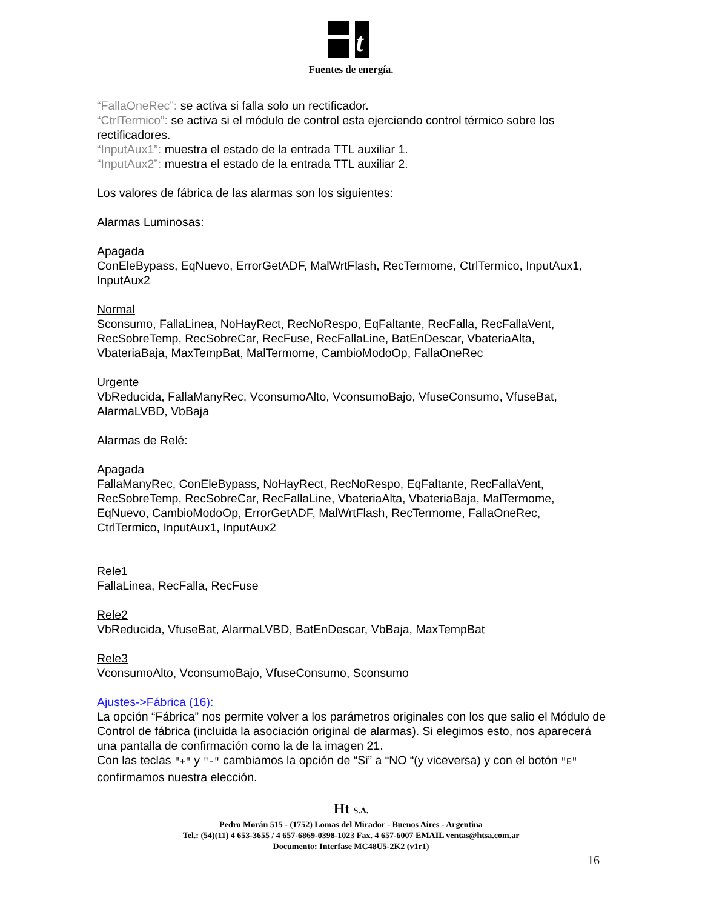t
Fuentes de energía.
“FallaOneRec”: se activa si falla solo un rectificador.
“CtrlTermico”: se activa si el módulo de control esta ejerciendo control térmico sobre los rectificadores.
“InputAux1”: muestra el estado de la entrada TTL auxiliar 1.
“InputAux2”: muestra el estado de la entrada TTL auxiliar 2.
Los valores de fábrica de las alarmas son los siguientes:
Alarmas Luminosas:
Apagada
ConEleBypass, EqNuevo, ErrorGetADF, MalWrtFlash, RecTermome, CtrlTermico, InputAux1, InputAux2
Normal
Sconsumo, FallaLinea, NoHayRect, RecNoRespo, EqFaltante, RecFalla, RecFallaVent, RecSobreTemp, RecSobreCar, RecFuse, RecFallaLine, BatEnDescar, VbateriaAlta, VbateriaBaja, MaxTempBat, MalTermome, CambioModoOp, FallaOneRec
Urgente
VbReducida, FallaManyRec, VconsumoAlto, VconsumoBajo, VfuseConsumo, VfuseBat, AlarmaLVBD, VbBaja
Alarmas de Relé:
Apagada
FallaManyRec, ConEleBypass, NoHayRect, RecNoRespo, EqFaltante, RecFallaVent, RecSobreTemp, RecSobreCar, RecFallaLine, VbateriaAlta, VbateriaBaja, MalTermome, EqNuevo, CambioModoOp, ErrorGetADF, MalWrtFlash, RecTermome, FallaOneRec, CtrlTermico, InputAux1, InputAux2
Rele1
FallaLinea, RecFalla, RecFuse
Rele2
VbReducida, VfuseBat, AlarmaLVBD, BatEnDescar, VbBaja, MaxTempBat
Rele3
VconsumoAlto, VconsumoBajo, VfuseConsumo, Sconsumo
Ajustes->Fábrica (16):
La opción “Fábrica” nos permite volver a los parámetros originales con los que salio el Módulo de Control de fábrica (incluida la asociación original de alarmas). Si elegimos esto, nos aparecerá una pantalla de confirmación como la de la imagen 21.
Con las teclas "+" y "-" cambiamos la opción de “Si” a “NO “(y viceversa) y con el botón "E" confirmamos nuestra elección.
Ht S.A.
Pedro Morán 515 - (1752) Lomas del Mirador - Buenos Aires - Argentina
Tel.: (54)(11) 4 653-3655 / 4 657-6869-0398-1023 Fax. 4 657-6007 EMAIL ventas@htsa.com.ar
Documento: Interfase MC48U5-2K2 (v1r1)
16